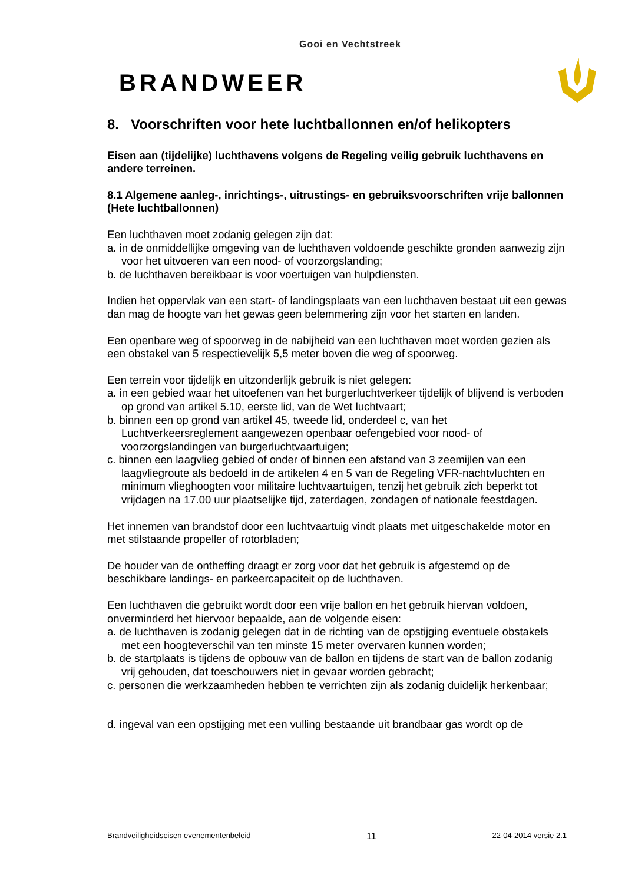Gooi en Vechtstreek
BRANDWEER
8. Voorschriften voor hete luchtballonnen en/of helikopters
Eisen aan (tijdelijke) luchthavens volgens de Regeling veilig gebruik luchthavens en andere terreinen.
8.1 Algemene aanleg-, inrichtings-, uitrustings- en gebruiksvoorschriften vrije ballonnen (Hete luchtballonnen)
Een luchthaven moet zodanig gelegen zijn dat:
a. in de onmiddellijke omgeving van de luchthaven voldoende geschikte gronden aanwezig zijn voor het uitvoeren van een nood- of voorzorgslanding;
b. de luchthaven bereikbaar is voor voertuigen van hulpdiensten.
Indien het oppervlak van een start- of landingsplaats van een luchthaven bestaat uit een gewas dan mag de hoogte van het gewas geen belemmering zijn voor het starten en landen.
Een openbare weg of spoorweg in de nabijheid van een luchthaven moet worden gezien als een obstakel van 5 respectievelijk 5,5 meter boven die weg of spoorweg.
Een terrein voor tijdelijk en uitzonderlijk gebruik is niet gelegen:
a. in een gebied waar het uitoefenen van het burgerluchtverkeer tijdelijk of blijvend is verboden op grond van artikel 5.10, eerste lid, van de Wet luchtvaart;
b. binnen een op grond van artikel 45, tweede lid, onderdeel c, van het Luchtverkeersreglement aangewezen openbaar oefengebied voor nood- of voorzorgslandingen van burgerluchtvaartuigen;
c. binnen een laagvlieg gebied of onder of binnen een afstand van 3 zeemijlen van een laagvliegroute als bedoeld in de artikelen 4 en 5 van de Regeling VFR-nachtvluchten en minimum vlieghoogten voor militaire luchtvaartuigen, tenzij het gebruik zich beperkt tot vrijdagen na 17.00 uur plaatselijke tijd, zaterdagen, zondagen of nationale feestdagen.
Het innemen van brandstof door een luchtvaartuig vindt plaats met uitgeschakelde motor en met stilstaande propeller of rotorbladen;
De houder van de ontheffing draagt er zorg voor dat het gebruik is afgestemd op de beschikbare landings- en parkeercapaciteit op de luchthaven.
Een luchthaven die gebruikt wordt door een vrije ballon en het gebruik hiervan voldoen, onverminderd het hiervoor bepaalde, aan de volgende eisen:
a. de luchthaven is zodanig gelegen dat in de richting van de opstijging eventuele obstakels met een hoogteverschil van ten minste 15 meter overvaren kunnen worden;
b. de startplaats is tijdens de opbouw van de ballon en tijdens de start van de ballon zodanig vrij gehouden, dat toeschouwers niet in gevaar worden gebracht;
c. personen die werkzaamheden hebben te verrichten zijn als zodanig duidelijk herkenbaar;
d. ingeval van een opstijging met een vulling bestaande uit brandbaar gas wordt op de
Brandveiligheidseisen evenementenbeleid 11 22-04-2014 versie 2.1